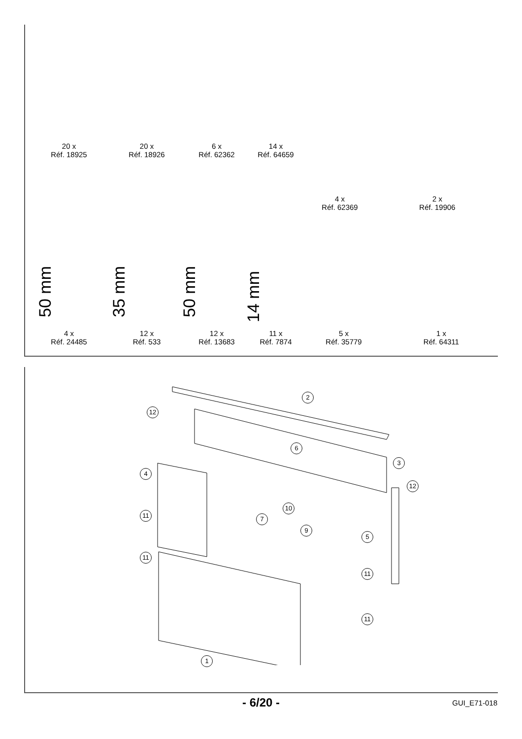20 x
Réf. 18925
20 x
Réf. 18926
6 x
Réf. 62362
14 x
Réf. 64659
4 x
Réf. 62369
2 x
Réf. 19906
50 mm
35 mm
50 mm
14 mm
4 x
Réf. 24485
12 x
Réf. 533
12 x
Réf. 13683
11 x
Réf. 7874
5 x
Réf. 35779
1 x
Réf. 64311
2
12
6
3
4
12
10
11 7
9
5
11
11
11
1
- 6/20 - GUI_E71-018